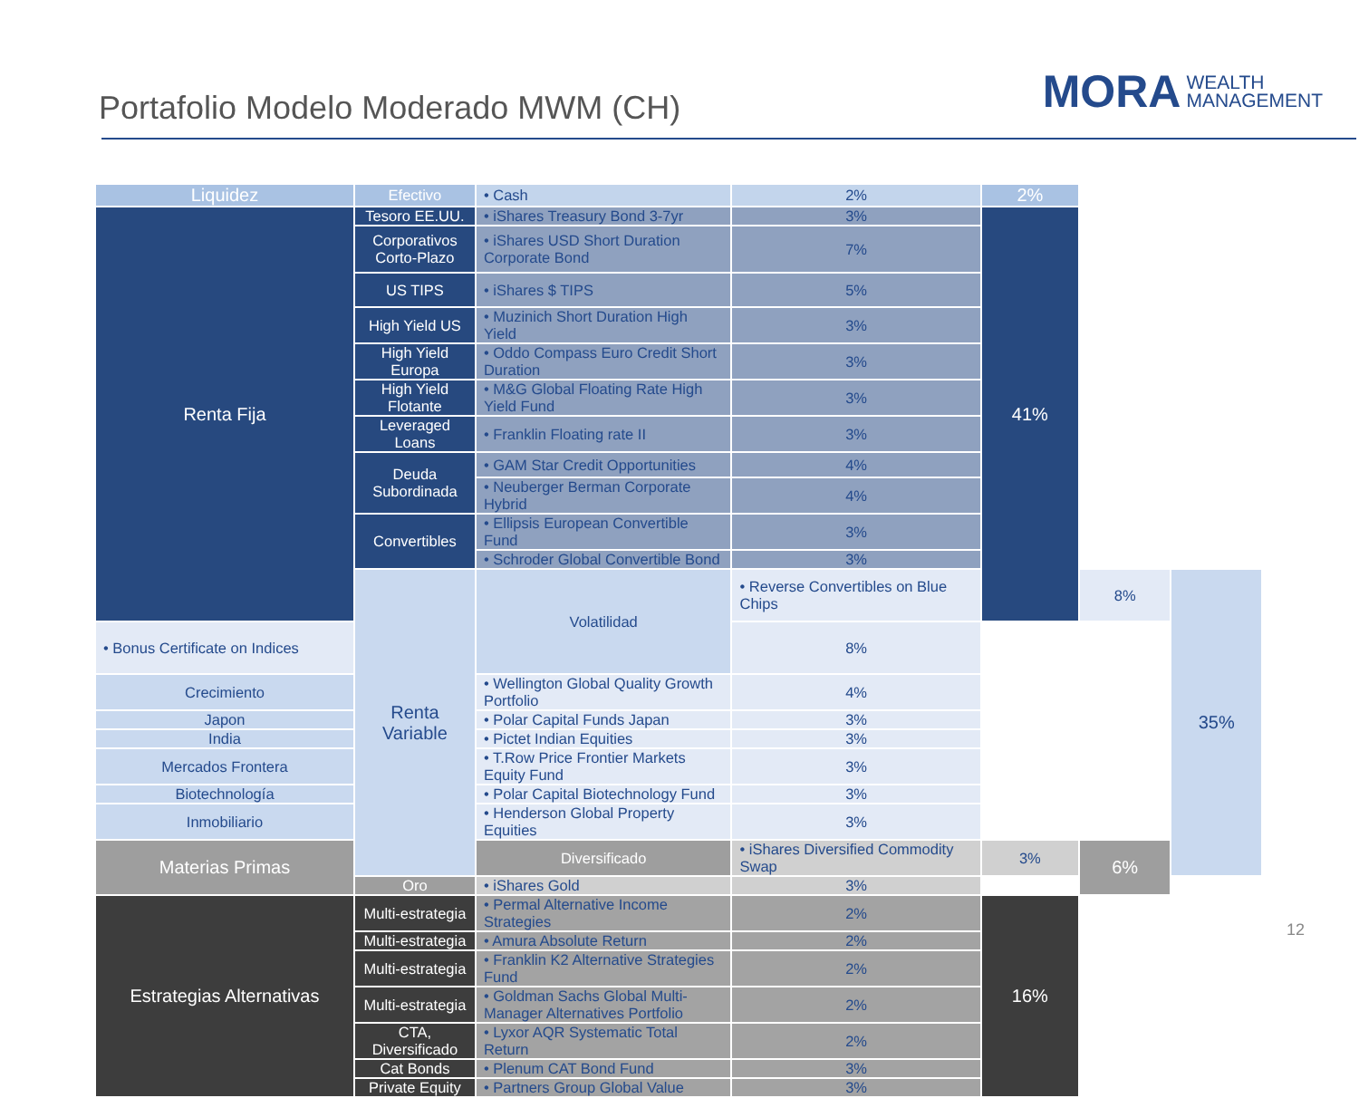Portafolio Modelo Moderado MWM (CH)
MORA WEALTH
MANAGEMENT
| Liquidez | Efectivo | • Cash | 2% | 2% | | |
| Renta Fija | Tesoro EE.UU. | • iShares Treasury Bond 3-7yr | 3% | 41% | | |
| | Corporativos Corto-Plazo | • iShares USD Short Duration Corporate Bond | 7% | | | |
| | US TIPS | • iShares $ TIPS | 5% | | | |
| | High Yield US | • Muzinich Short Duration High Yield | 3% | | | |
| | High Yield Europa | • Oddo Compass Euro Credit Short Duration | 3% | | | |
| | High Yield Flotante | • M&G Global Floating Rate High Yield Fund | 3% | | | |
| | Leveraged Loans | • Franklin Floating rate II | 3% | | | |
| | Deuda Subordinada | • GAM Star Credit Opportunities | 4% | | | |
| | | • Neuberger Berman Corporate Hybrid | 4% | | | |
| | Convertibles | • Ellipsis European Convertible Fund | 3% | | | |
| | | • Schroder Global Convertible Bond | 3% | | | |
| | Renta Variable | Volatilidad | • Reverse Convertibles on Blue Chips | | 8% | 35% |
| • Bonus Certificate on Indices | | | 8% | | | |
| Crecimiento | | • Wellington Global Quality Growth Portfolio | 4% | | | |
| Japon | | • Polar Capital Funds Japan | 3% | | | |
| India | | • Pictet Indian Equities | 3% | | | |
| Mercados Frontera | | • T.Row Price Frontier Markets Equity Fund | 3% | | | |
| Biotechnología | | • Polar Capital Biotechnology Fund | 3% | | | |
| Inmobiliario | | • Henderson Global Property Equities | 3% | | | |
| Materias Primas | | Diversificado | • iShares Diversified Commodity Swap | 3% | 6% | |
| | Oro | • iShares Gold | 3% | | | |
| Estrategias Alternativas | Multi-estrategia | • Permal Alternative Income Strategies | 2% | 16% | | |
| | Multi-estrategia | • Amura Absolute Return | 2% | | | |
| | Multi-estrategia | • Franklin K2 Alternative Strategies Fund | 2% | | | |
| | Multi-estrategia | • Goldman Sachs Global Multi-Manager Alternatives Portfolio | 2% | | | |
| | CTA, Diversificado | • Lyxor AQR Systematic Total Return | 2% | | | |
| | Cat Bonds | • Plenum CAT Bond Fund | 3% | | | |
| | Private Equity | • Partners Group Global Value | 3% | | | |
12